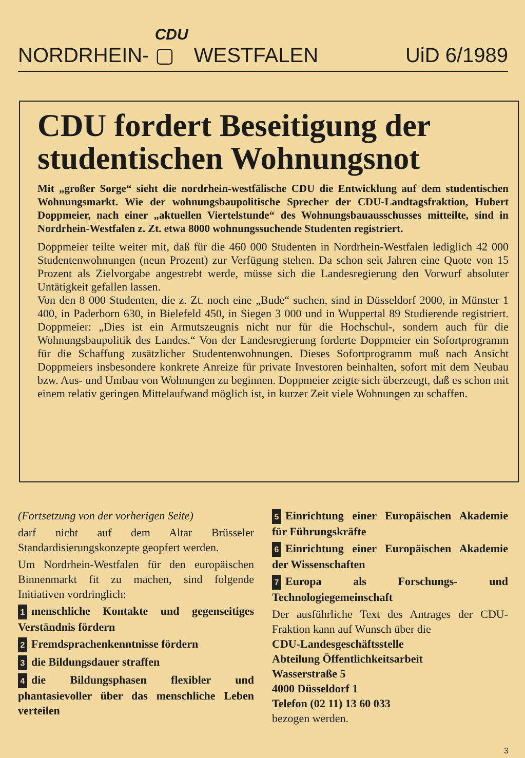NORDRHEIN- CDU ▢ WESTFALEN UiD 6/1989
CDU fordert Beseitigung der studentischen Wohnungsnot
Mit „großer Sorge“ sieht die nordrhein-westfälische CDU die Entwicklung auf dem studentischen Wohnungsmarkt. Wie der wohnungsbaupolitische Sprecher der CDU-Landtagsfraktion, Hubert Doppmeier, nach einer „aktuellen Viertelstunde“ des Wohnungsbauausschusses mitteilte, sind in Nordrhein-Westfalen z. Zt. etwa 8000 wohnungssuchende Studenten registriert.
Doppmeier teilte weiter mit, daß für die 460 000 Studenten in Nordrhein-Westfalen lediglich 42 000 Studentenwohnungen (neun Prozent) zur Verfügung stehen. Da schon seit Jahren eine Quote von 15 Prozent als Zielvorgabe angestrebt werde, müsse sich die Landesregierung den Vorwurf absoluter Untätigkeit gefallen lassen.
Von den 8 000 Studenten, die z. Zt. noch eine „Bude“ suchen, sind in Düsseldorf 2000, in Münster 1 400, in Paderborn 630, in Bielefeld 450, in Siegen 3 000 und in Wuppertal 89 Studierende registriert. Doppmeier: „Dies ist ein Armutszeugnis nicht nur für die Hochschul-, sondern auch für die Wohnungsbaupolitik des Landes.“ Von der Landesregierung forderte Doppmeier ein Sofortprogramm für die Schaffung zusätzlicher Studentenwohnungen. Dieses Sofortprogramm muß nach Ansicht Doppmeiers insbesondere konkrete Anreize für private Investoren beinhalten, sofort mit dem Neubau bzw. Aus- und Umbau von Wohnungen zu beginnen. Doppmeier zeigte sich überzeugt, daß es schon mit einem relativ geringen Mittelaufwand möglich ist, in kurzer Zeit viele Wohnungen zu schaffen.
(Fortsetzung von der vorherigen Seite)
darf nicht auf dem Altar Brüsseler Standardisierungskonzepte geopfert werden.
Um Nordrhein-Westfalen für den europäischen Binnenmarkt fit zu machen, sind folgende Initiativen vordringlich:
1 menschliche Kontakte und gegenseitiges Verständnis fördern
2 Fremdsprachenkenntnisse fördern
3 die Bildungsdauer straffen
4 die Bildungsphasen flexibler und phantasievoller über das menschliche Leben verteilen
5 Einrichtung einer Europäischen Akademie für Führungskräfte
6 Einrichtung einer Europäischen Akademie der Wissenschaften
7 Europa als Forschungs- und Technologiegemeinschaft
Der ausführliche Text des Antrages der CDU-Fraktion kann auf Wunsch über die
CDU-Landesgeschäftsstelle
Abteilung Öffentlichkeitsarbeit
Wasserstraße 5
4000 Düsseldorf 1
Telefon (02 11) 13 60 033
bezogen werden.
3